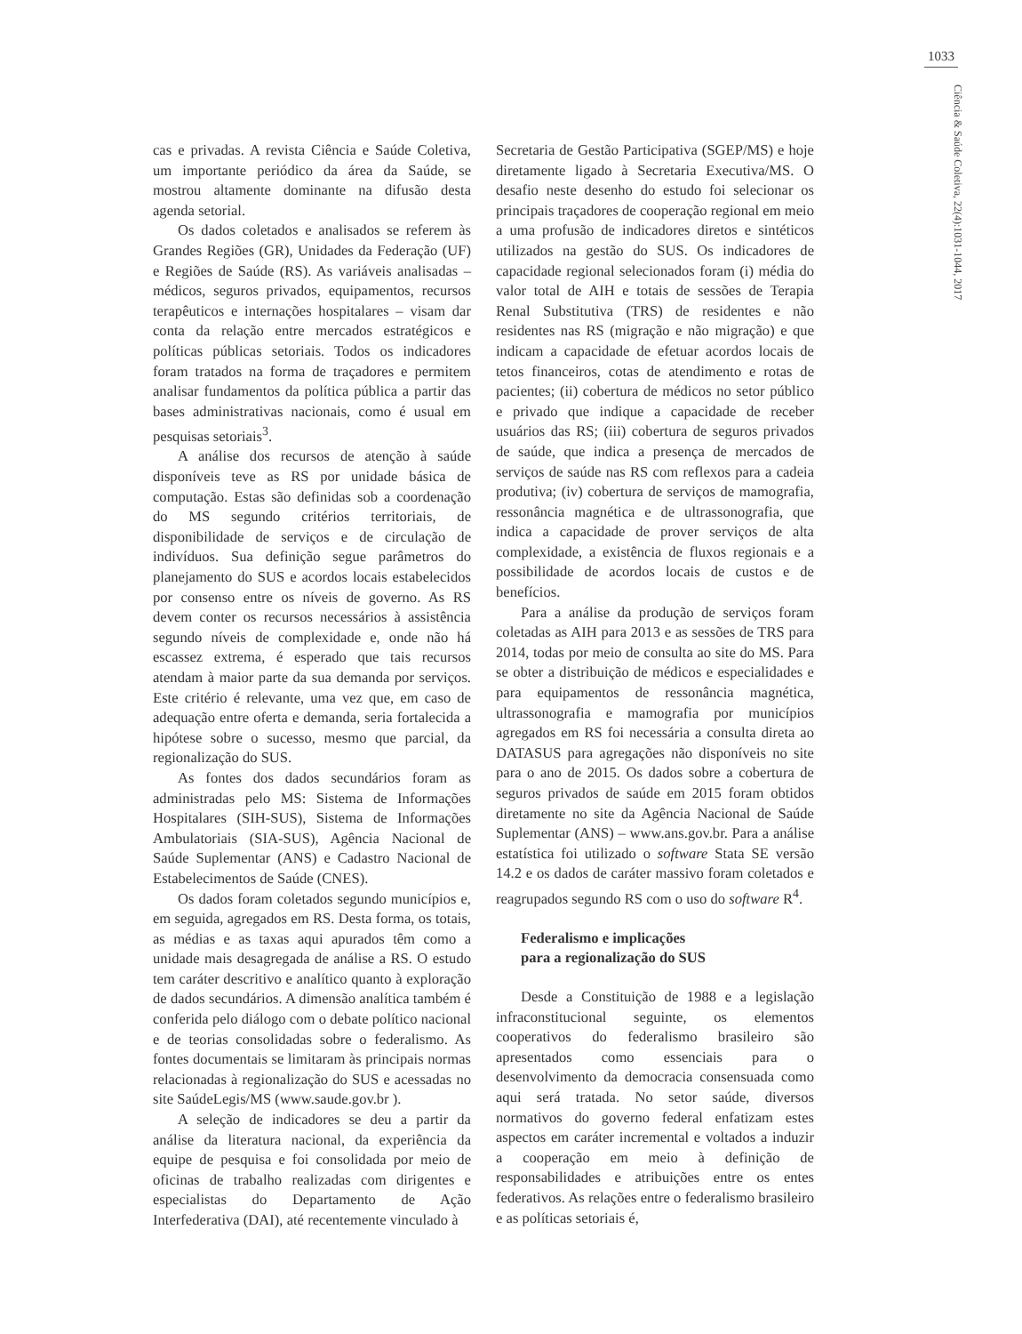1033
Ciência & Saúde Coletiva, 22(4):1031-1044, 2017
cas e privadas. A revista Ciência e Saúde Coletiva, um importante periódico da área da Saúde, se mostrou altamente dominante na difusão desta agenda setorial.
Os dados coletados e analisados se referem às Grandes Regiões (GR), Unidades da Federação (UF) e Regiões de Saúde (RS). As variáveis analisadas – médicos, seguros privados, equipamentos, recursos terapêuticos e internações hospitalares – visam dar conta da relação entre mercados estratégicos e políticas públicas setoriais. Todos os indicadores foram tratados na forma de traçadores e permitem analisar fundamentos da política pública a partir das bases administrativas nacionais, como é usual em pesquisas setoriais<sup>3</sup>.
A análise dos recursos de atenção à saúde disponíveis teve as RS por unidade básica de computação. Estas são definidas sob a coordenação do MS segundo critérios territoriais, de disponibilidade de serviços e de circulação de indivíduos. Sua definição segue parâmetros do planejamento do SUS e acordos locais estabelecidos por consenso entre os níveis de governo. As RS devem conter os recursos necessários à assistência segundo níveis de complexidade e, onde não há escassez extrema, é esperado que tais recursos atendam à maior parte da sua demanda por serviços. Este critério é relevante, uma vez que, em caso de adequação entre oferta e demanda, seria fortalecida a hipótese sobre o sucesso, mesmo que parcial, da regionalização do SUS.
As fontes dos dados secundários foram as administradas pelo MS: Sistema de Informações Hospitalares (SIH-SUS), Sistema de Informações Ambulatoriais (SIA-SUS), Agência Nacional de Saúde Suplementar (ANS) e Cadastro Nacional de Estabelecimentos de Saúde (CNES).
Os dados foram coletados segundo municípios e, em seguida, agregados em RS. Desta forma, os totais, as médias e as taxas aqui apurados têm como a unidade mais desagregada de análise a RS. O estudo tem caráter descritivo e analítico quanto à exploração de dados secundários. A dimensão analítica também é conferida pelo diálogo com o debate político nacional e de teorias consolidadas sobre o federalismo. As fontes documentais se limitaram às principais normas relacionadas à regionalização do SUS e acessadas no site SaúdeLegis/MS (www.saude.gov.br ).
A seleção de indicadores se deu a partir da análise da literatura nacional, da experiência da equipe de pesquisa e foi consolidada por meio de oficinas de trabalho realizadas com dirigentes e especialistas do Departamento de Ação Interfederativa (DAI), até recentemente vinculado à
Secretaria de Gestão Participativa (SGEP/MS) e hoje diretamente ligado à Secretaria Executiva/MS. O desafio neste desenho do estudo foi selecionar os principais traçadores de cooperação regional em meio a uma profusão de indicadores diretos e sintéticos utilizados na gestão do SUS. Os indicadores de capacidade regional selecionados foram (i) média do valor total de AIH e totais de sessões de Terapia Renal Substitutiva (TRS) de residentes e não residentes nas RS (migração e não migração) e que indicam a capacidade de efetuar acordos locais de tetos financeiros, cotas de atendimento e rotas de pacientes; (ii) cobertura de médicos no setor público e privado que indique a capacidade de receber usuários das RS; (iii) cobertura de seguros privados de saúde, que indica a presença de mercados de serviços de saúde nas RS com reflexos para a cadeia produtiva; (iv) cobertura de serviços de mamografia, ressonância magnética e de ultrassonografia, que indica a capacidade de prover serviços de alta complexidade, a existência de fluxos regionais e a possibilidade de acordos locais de custos e de benefícios.
Para a análise da produção de serviços foram coletadas as AIH para 2013 e as sessões de TRS para 2014, todas por meio de consulta ao site do MS. Para se obter a distribuição de médicos e especialidades e para equipamentos de ressonância magnética, ultrassonografia e mamografia por municípios agregados em RS foi necessária a consulta direta ao DATASUS para agregações não disponíveis no site para o ano de 2015. Os dados sobre a cobertura de seguros privados de saúde em 2015 foram obtidos diretamente no site da Agência Nacional de Saúde Suplementar (ANS) – www.ans.gov.br. Para a análise estatística foi utilizado o software Stata SE versão 14.2 e os dados de caráter massivo foram coletados e reagrupados segundo RS com o uso do software R<sup>4</sup>.
Federalismo e implicações
para a regionalização do SUS
Desde a Constituição de 1988 e a legislação infraconstitucional seguinte, os elementos cooperativos do federalismo brasileiro são apresentados como essenciais para o desenvolvimento da democracia consensuada como aqui será tratada. No setor saúde, diversos normativos do governo federal enfatizam estes aspectos em caráter incremental e voltados a induzir a cooperação em meio à definição de responsabilidades e atribuições entre os entes federativos. As relações entre o federalismo brasileiro e as políticas setoriais é,